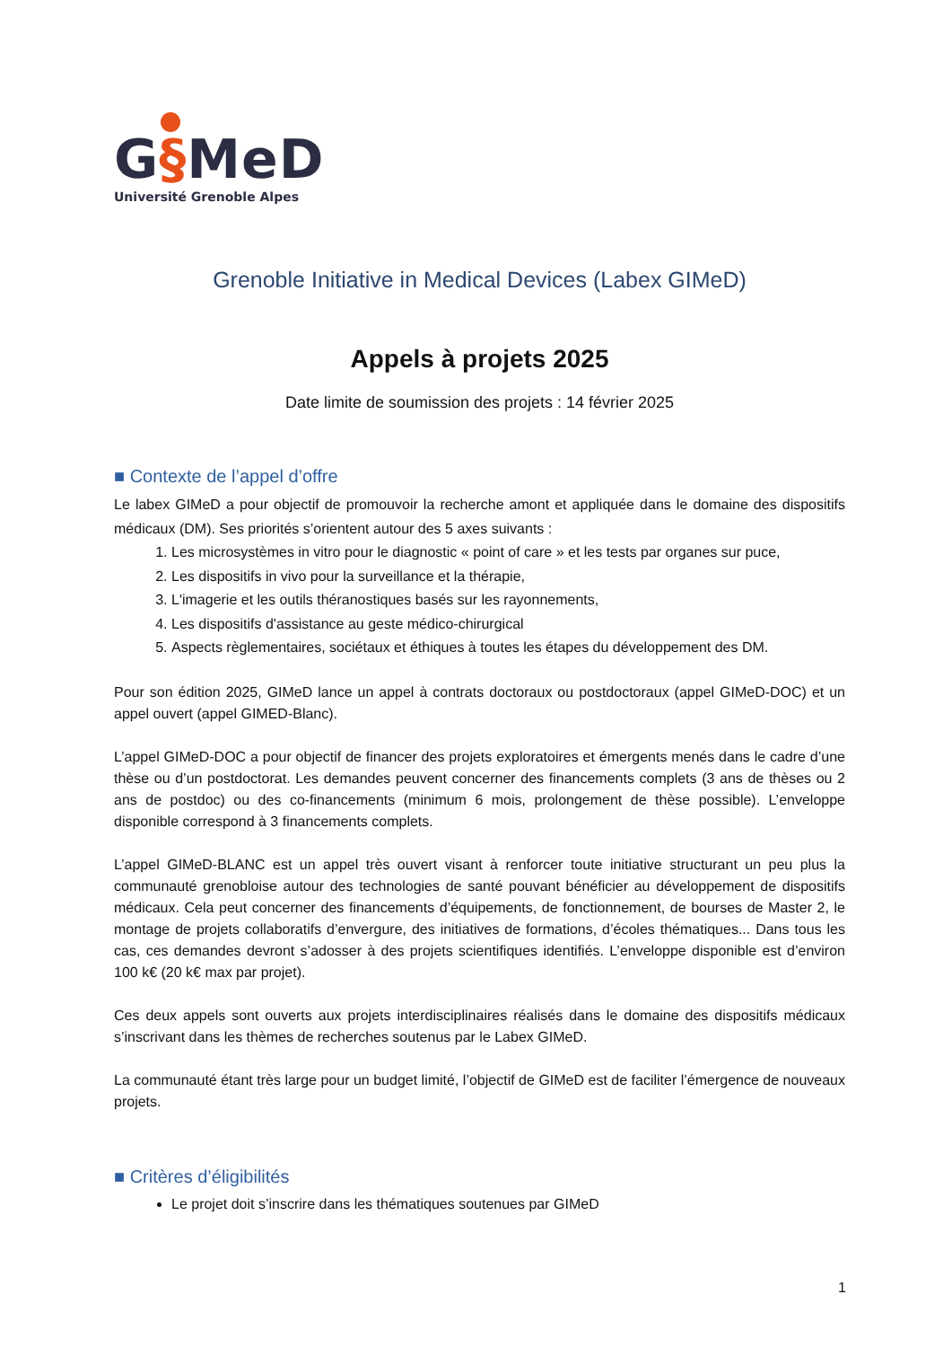G§MeD
Université Grenoble Alpes
Grenoble Initiative in Medical Devices (Labex GIMeD)
Appels à projets 2025
Date limite de soumission des projets : 14 février 2025
■ Contexte de l’appel d’offre
Le labex GIMeD a pour objectif de promouvoir la recherche amont et appliquée dans le domaine des dispositifs médicaux (DM). Ses priorités s’orientent autour des 5 axes suivants :
1. Les microsystèmes in vitro pour le diagnostic « point of care » et les tests par organes sur puce,
2. Les dispositifs in vivo pour la surveillance et la thérapie,
3. L'imagerie et les outils théranostiques basés sur les rayonnements,
4. Les dispositifs d'assistance au geste médico-chirurgical
5. Aspects règlementaires, sociétaux et éthiques à toutes les étapes du développement des DM.
Pour son édition 2025, GIMeD lance un appel à contrats doctoraux ou postdoctoraux (appel GIMeD-DOC) et un appel ouvert (appel GIMED-Blanc).
L’appel GIMeD-DOC a pour objectif de financer des projets exploratoires et émergents menés dans le cadre d’une thèse ou d’un postdoctorat. Les demandes peuvent concerner des financements complets (3 ans de thèses ou 2 ans de postdoc) ou des co-financements (minimum 6 mois, prolongement de thèse possible). L’enveloppe disponible correspond à 3 financements complets.
L’appel GIMeD-BLANC est un appel très ouvert visant à renforcer toute initiative structurant un peu plus la communauté grenobloise autour des technologies de santé pouvant bénéficier au développement de dispositifs médicaux. Cela peut concerner des financements d’équipements, de fonctionnement, de bourses de Master 2, le montage de projets collaboratifs d’envergure, des initiatives de formations, d’écoles thématiques... Dans tous les cas, ces demandes devront s’adosser à des projets scientifiques identifiés. L’enveloppe disponible est d’environ 100 k€ (20 k€ max par projet).
Ces deux appels sont ouverts aux projets interdisciplinaires réalisés dans le domaine des dispositifs médicaux s’inscrivant dans les thèmes de recherches soutenus par le Labex GIMeD.
La communauté étant très large pour un budget limité, l’objectif de GIMeD est de faciliter l’émergence de nouveaux projets.
■ Critères d’éligibilités
Le projet doit s’inscrire dans les thématiques soutenues par GIMeD
1